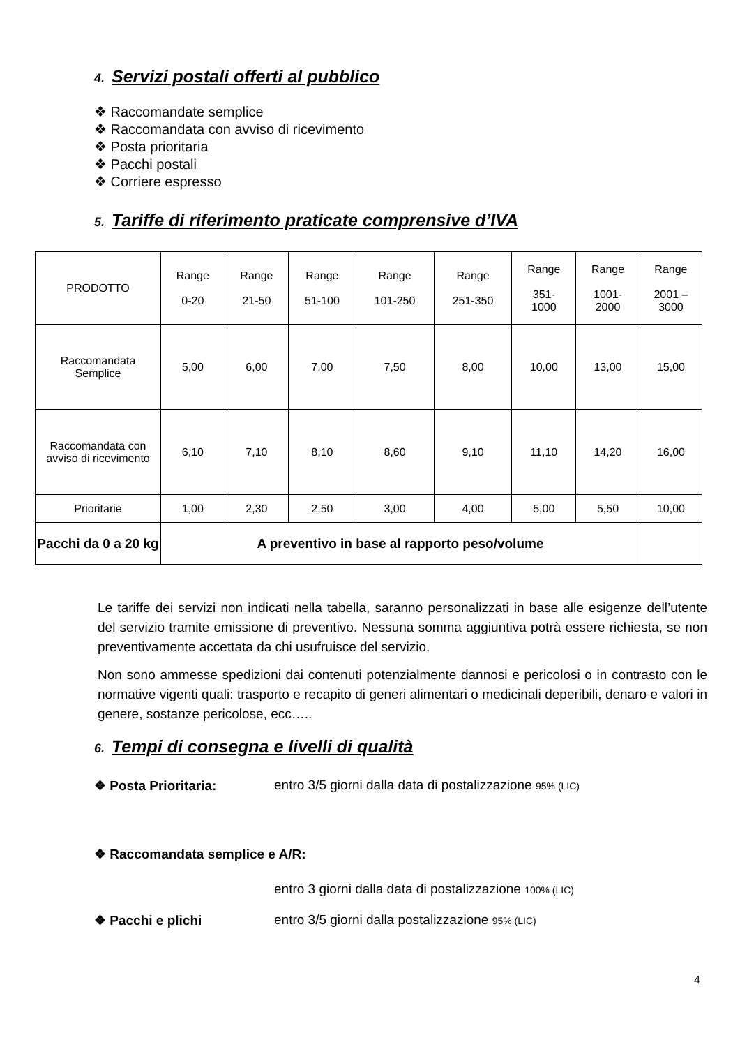4. Servizi postali offerti al pubblico
❖ Raccomandate semplice
❖ Raccomandata con avviso di ricevimento
❖ Posta prioritaria
❖ Pacchi postali
❖ Corriere espresso
5. Tariffe di riferimento praticate comprensive d’IVA
| PRODOTTO | Range 0-20 | Range 21-50 | Range 51-100 | Range 101-250 | Range 251-350 | Range 351- 1000 | Range 1001- 2000 | Range 2001 – 3000 |
| Raccomandata Semplice | 5,00 | 6,00 | 7,00 | 7,50 | 8,00 | 10,00 | 13,00 | 15,00 |
| Raccomandata con avviso di ricevimento | 6,10 | 7,10 | 8,10 | 8,60 | 9,10 | 11,10 | 14,20 | 16,00 |
| Prioritarie | 1,00 | 2,30 | 2,50 | 3,00 | 4,00 | 5,00 | 5,50 | 10,00 |
| Pacchi da 0 a 20 kg | A preventivo in base al rapporto peso/volume | | | | | | | |
Le tariffe dei servizi non indicati nella tabella, saranno personalizzati in base alle esigenze dell’utente del servizio tramite emissione di preventivo. Nessuna somma aggiuntiva potrà essere richiesta, se non preventivamente accettata da chi usufruisce del servizio.
Non sono ammesse spedizioni dai contenuti potenzialmente dannosi e pericolosi o in contrasto con le normative vigenti quali: trasporto e recapito di generi alimentari o medicinali deperibili, denaro e valori in genere, sostanze pericolose, ecc…..
6. Tempi di consegna e livelli di qualità
❖ Posta Prioritaria: entro 3/5 giorni dalla data di postalizzazione 95% (LIC)
❖ Raccomandata semplice e A/R:
entro 3 giorni dalla data di postalizzazione 100% (LIC)
❖ Pacchi e plichi entro 3/5 giorni dalla postalizzazione 95% (LIC)
4